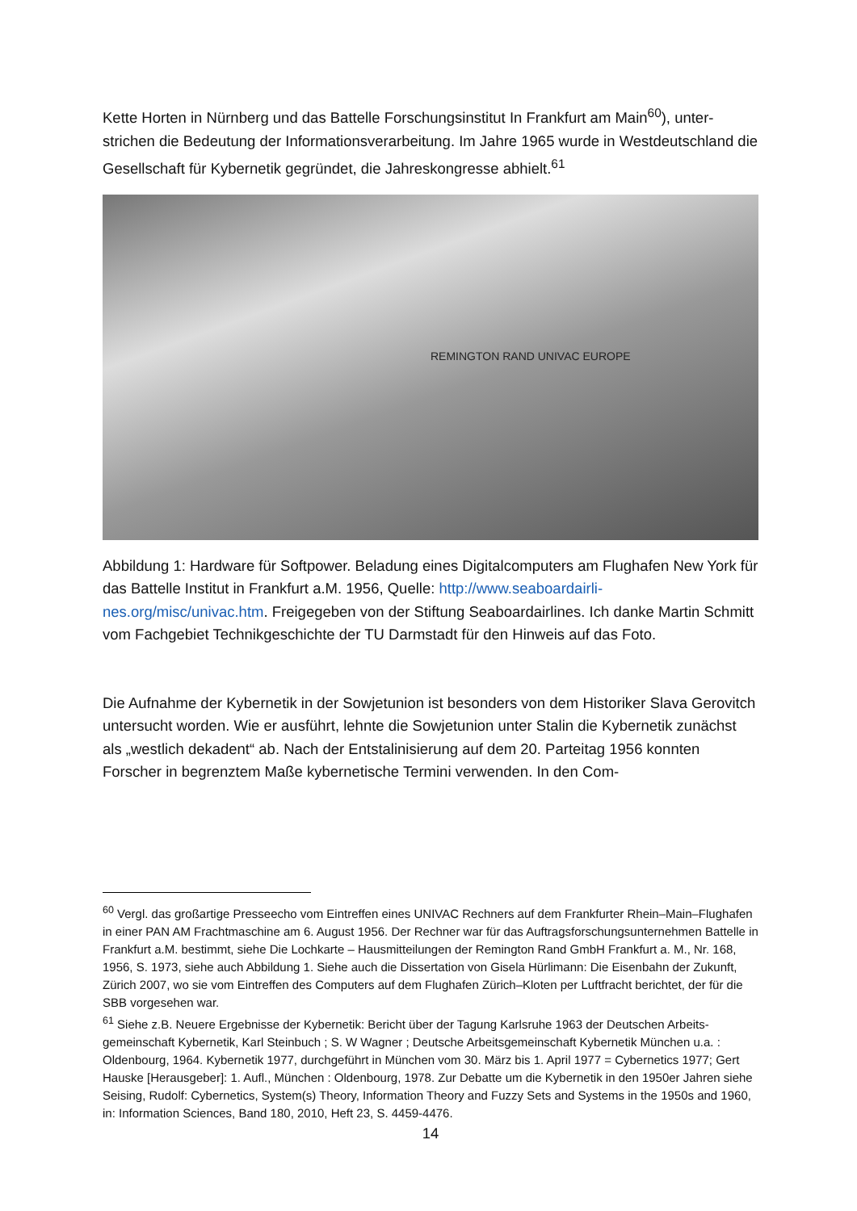Kette Horten in Nürnberg und das Battelle Forschungsinstitut In Frankfurt am Main<sup>60</sup>), unter­strichen die Bedeutung der Informationsverarbeitung. Im Jahre 1965 wurde in Westdeutsch­land die Gesellschaft für Kybernetik gegründet, die Jahreskongresse abhielt.<sup>61</sup>
REMINGTON RAND UNIVAC EUROPE
Abbildung 1: Hardware für Softpower. Beladung eines Digitalcomputers am Flughafen New York für das Battelle Institut in Frankfurt a.M. 1956, Quelle: http://www.seaboardairli­nes.org/misc/univac.htm. Freigegeben von der Stiftung Seaboardairlines. Ich danke Martin Schmitt vom Fachgebiet Technikgeschichte der TU Darmstadt für den Hinweis auf das Foto.
Die Aufnahme der Kybernetik in der Sowjetunion ist besonders von dem Historiker Slava Ge­rovitch untersucht worden. Wie er ausführt, lehnte die Sowjetunion unter Stalin die Kyber­netik zunächst als „westlich dekadent“ ab. Nach der Entstalinisierung auf dem 20. Parteitag 1956 konnten Forscher in begrenztem Maße kybernetische Termini verwenden. In den Com-
<sup>60</sup> Vergl. das großartige Presseecho vom Eintreffen eines UNIVAC Rechners auf dem Frankfurter Rhein–Main–Flughafen in einer PAN AM Frachtmaschine am 6. August 1956. Der Rechner war für das Auftragsforschungsun­ternehmen Battelle in Frankfurt a.M. bestimmt, siehe Die Lochkarte – Hausmitteilungen der Remington Rand GmbH Frankfurt a. M., Nr. 168, 1956, S. 1973, siehe auch Abbildung 1. Siehe auch die Dissertation von Gisela Hürlimann: Die Eisenbahn der Zukunft, Zürich 2007, wo sie vom Eintreffen des Computers auf dem Flughafen Zürich–Kloten per Luftfracht berichtet, der für die SBB vorgesehen war.
<sup>61</sup> Siehe z.B. Neuere Ergebnisse der Kybernetik: Bericht über der Tagung Karlsruhe 1963 der Deutschen Arbeits­gemeinschaft Kybernetik, Karl Steinbuch ; S. W Wagner ; Deutsche Arbeitsgemeinschaft Kybernetik München u.a. : Oldenbourg, 1964. Kybernetik 1977, durchgeführt in München vom 30. März bis 1. April 1977 = Cybernetics 1977; Gert Hauske [Herausgeber]: 1. Aufl., München : Oldenbourg, 1978. Zur Debatte um die Ky­bernetik in den 1950er Jahren siehe Seising, Rudolf: Cybernetics, System(s) Theory, Information Theory and Fuzzy Sets and Systems in the 1950s and 1960, in: Information Sciences, Band 180, 2010, Heft 23, S. 4459-4476.
14